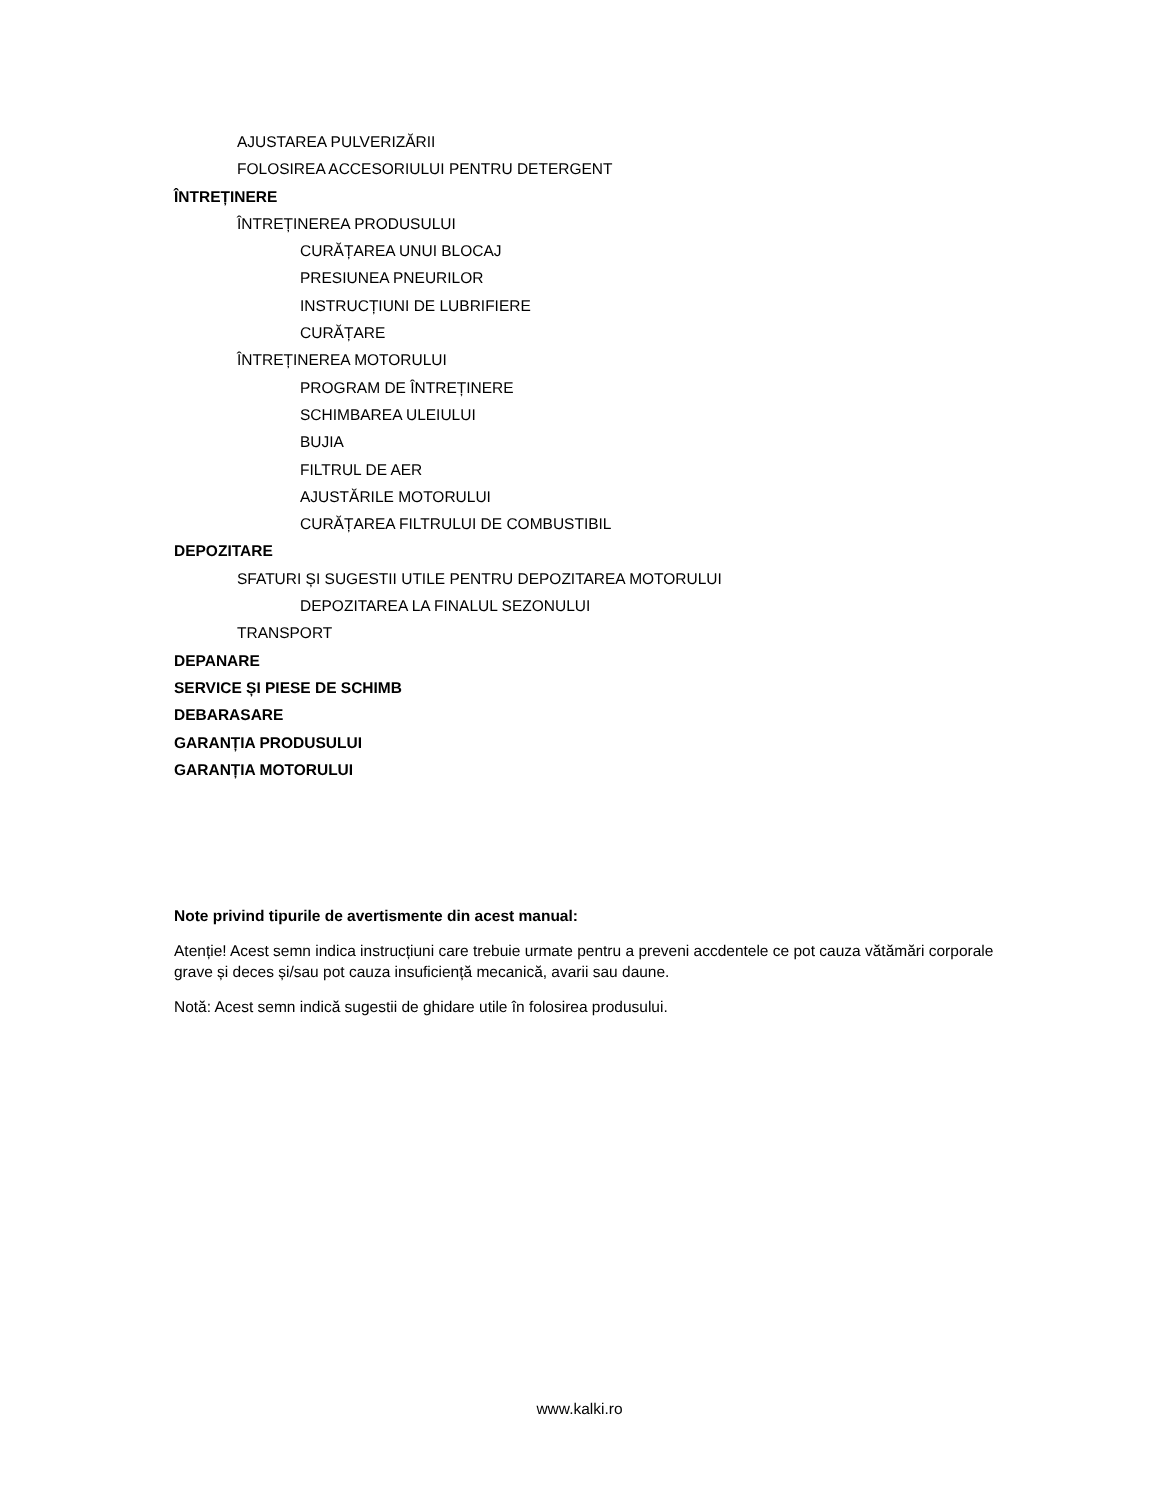AJUSTAREA PULVERIZĂRII
FOLOSIREA ACCESORIULUI PENTRU DETERGENT
ÎNTREȚINERE
ÎNTREȚINEREA PRODUSULUI
CURĂȚAREA UNUI BLOCAJ
PRESIUNEA PNEURILOR
INSTRUCȚIUNI DE LUBRIFIERE
CURĂȚARE
ÎNTREȚINEREA MOTORULUI
PROGRAM DE ÎNTREȚINERE
SCHIMBAREA ULEIULUI
BUJIA
FILTRUL DE AER
AJUSTĂRILE MOTORULUI
CURĂȚAREA FILTRULUI DE COMBUSTIBIL
DEPOZITARE
SFATURI ȘI SUGESTII UTILE PENTRU DEPOZITAREA MOTORULUI
DEPOZITAREA LA FINALUL SEZONULUI
TRANSPORT
DEPANARE
SERVICE ȘI PIESE DE SCHIMB
DEBARASARE
GARANȚIA PRODUSULUI
GARANȚIA MOTORULUI
Note privind tipurile de avertismente din acest manual:
Atenție! Acest semn indica instrucțiuni care trebuie urmate pentru a preveni accdentele ce pot cauza vătămări corporale grave și deces și/sau pot cauza insuficiență mecanică, avarii sau daune.
Notă: Acest semn indică sugestii de ghidare utile în folosirea produsului.
www.kalki.ro